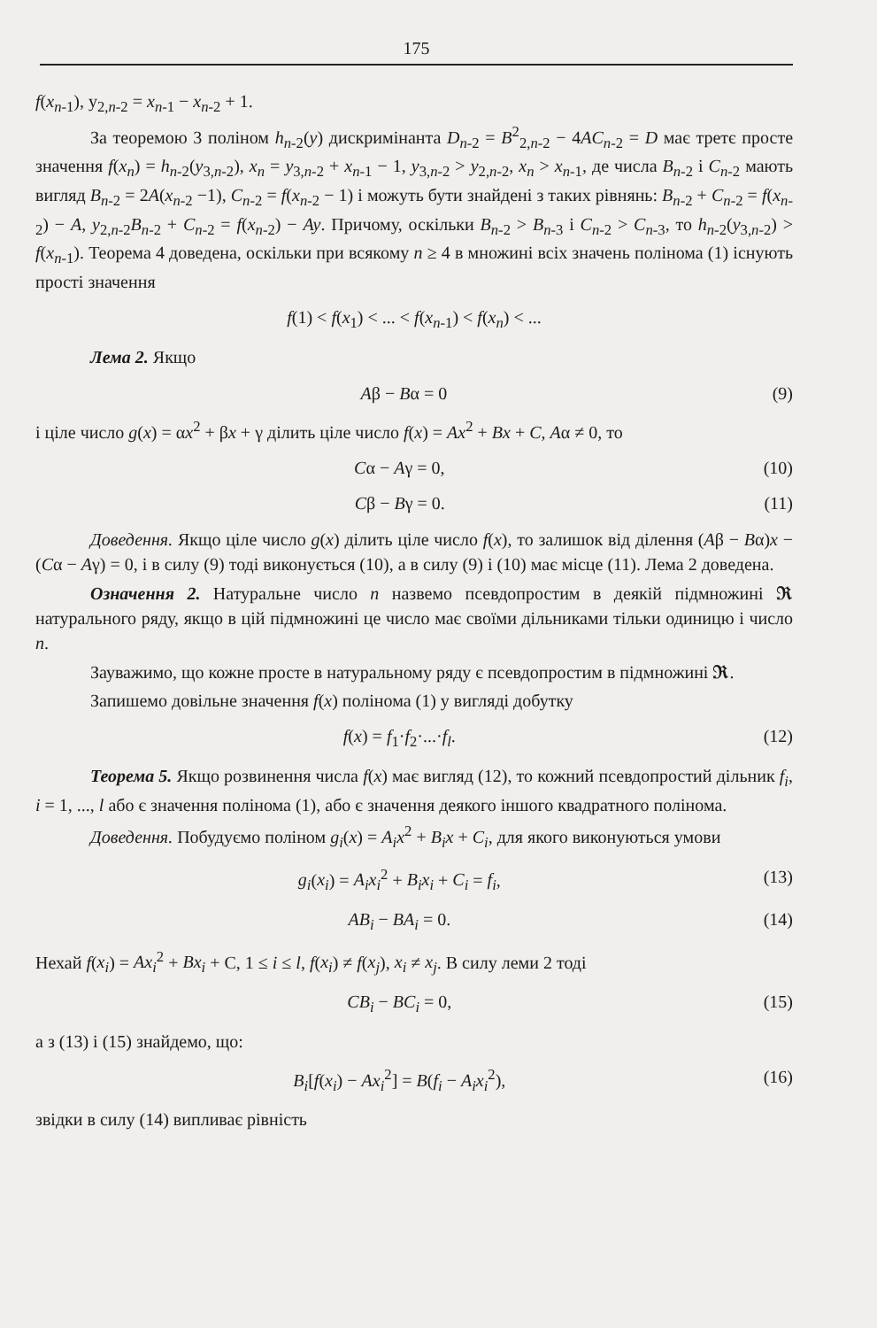175
f(x<sub>n-1</sub>), y<sub>2,n-2</sub> = x<sub>n-1</sub> − x<sub>n-2</sub> + 1.
За теоремою 3 поліном h<sub>n-2</sub>(y) дискримінанта D<sub>n-2</sub> = B<sup>2</sup><sub>2,n-2</sub> − 4AC<sub>n-2</sub> = D має третє просте значення f(x<sub>n</sub>) = h<sub>n-2</sub>(y<sub>3,n-2</sub>), x<sub>n</sub> = y<sub>3,n-2</sub> + x<sub>n-1</sub> − 1, y<sub>3,n-2</sub> > y<sub>2,n-2</sub>, x<sub>n</sub> > x<sub>n-1</sub>, де числа B<sub>n-2</sub> і C<sub>n-2</sub> мають вигляд B<sub>n-2</sub> = 2A(x<sub>n-2</sub> −1), C<sub>n-2</sub> = f(x<sub>n-2</sub> − 1) і можуть бути знайдені з таких рівнянь: B<sub>n-2</sub> + C<sub>n-2</sub> = f(x<sub>n-2</sub>) − A, y<sub>2,n-2</sub>B<sub>n-2</sub> + C<sub>n-2</sub> = f(x<sub>n-2</sub>) − Ay. Причому, оскільки B<sub>n-2</sub> > B<sub>n-3</sub> і C<sub>n-2</sub> > C<sub>n-3</sub>, то h<sub>n-2</sub>(y<sub>3,n-2</sub>) > f(x<sub>n-1</sub>). Теорема 4 доведена, оскільки при всякому n ≥ 4 в множині всіх значень полінома (1) існують прості значення
f(1) < f(x<sub>1</sub>) < ... < f(x<sub>n-1</sub>) < f(x<sub>n</sub>) < ...
Лема 2. Якщо
Aβ − Bα = 0 (9)
і ціле число g(x) = αx<sup>2</sup> + βx + γ ділить ціле число f(x) = Ax<sup>2</sup> + Bx + C, Aα ≠ 0, то
Cα − Aγ = 0, (10)
Cβ − Bγ = 0. (11)
Доведення. Якщо ціле число g(x) ділить ціле число f(x), то залишок від ділення (Aβ − Bα)x − (Cα − Aγ) = 0, і в силу (9) тоді виконується (10), а в силу (9) і (10) має місце (11). Лема 2 доведена.
Означення 2. Натуральне число n назвемо псевдопростим в деякій підмножині 𝕽 натурального ряду, якщо в цій підмножині це число має своїми дільниками тільки одиницю і число n.
Зауважимо, що кожне просте в натуральному ряду є псевдопростим в підмножині 𝕽.
Запишемо довільне значення f(x) полінома (1) у вигляді добутку
f(x) = f<sub>1</sub>·f<sub>2</sub>·...·f<sub>l</sub>. (12)
Теорема 5. Якщо розвинення числа f(x) має вигляд (12), то кожний псевдопростий дільник f<sub>i</sub>, i = 1, ..., l або є значення полінома (1), або є значення деякого іншого квадратного полінома.
Доведення. Побудуємо поліном g<sub>i</sub>(x) = A<sub>i</sub>x<sup>2</sup> + B<sub>i</sub>x + C<sub>i</sub>, для якого виконуються умови
g<sub>i</sub>(x<sub>i</sub>) = A<sub>i</sub>x<sub>i</sub><sup>2</sup> + B<sub>i</sub>x<sub>i</sub> + C<sub>i</sub> = f<sub>i</sub>, (13)
AB<sub>i</sub> − BA<sub>i</sub> = 0. (14)
Нехай f(x<sub>i</sub>) = Ax<sub>i</sub><sup>2</sup> + Bx<sub>i</sub> + C, 1 ≤ i ≤ l, f(x<sub>i</sub>) ≠ f(x<sub>j</sub>), x<sub>i</sub> ≠ x<sub>j</sub>. В силу леми 2 тоді
CB<sub>i</sub> − BC<sub>i</sub> = 0, (15)
а з (13) і (15) знайдемо, що:
B<sub>i</sub>[f(x<sub>i</sub>) − Ax<sub>i</sub><sup>2</sup>] = B(f<sub>i</sub> − A<sub>i</sub>x<sub>i</sub><sup>2</sup>), (16)
звідки в силу (14) випливає рівність